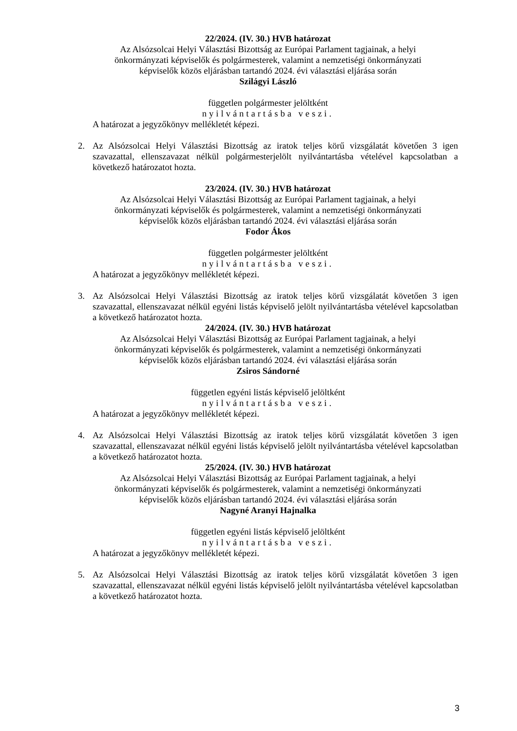22/2024. (IV. 30.) HVB határozat
Az Alsózsolcai Helyi Választási Bizottság az Európai Parlament tagjainak, a helyi
önkormányzati képviselők és polgármesterek, valamint a nemzetiségi önkormányzati
képviselők közös eljárásban tartandó 2024. évi választási eljárása során
Szilágyi László
független polgármester jelöltként
nyilvántartásba veszi.
A határozat a jegyzőkönyv mellékletét képezi.
2. Az Alsózsolcai Helyi Választási Bizottság az iratok teljes körű vizsgálatát követően 3 igen szavazattal, ellenszavazat nélkül polgármesterjelölt nyilvántartásba vételével kapcsolatban a következő határozatot hozta.
23/2024. (IV. 30.) HVB határozat
Az Alsózsolcai Helyi Választási Bizottság az Európai Parlament tagjainak, a helyi
önkormányzati képviselők és polgármesterek, valamint a nemzetiségi önkormányzati
képviselők közös eljárásban tartandó 2024. évi választási eljárása során
Fodor Ákos
független polgármester jelöltként
nyilvántartásba veszi.
A határozat a jegyzőkönyv mellékletét képezi.
3. Az Alsózsolcai Helyi Választási Bizottság az iratok teljes körű vizsgálatát követően 3 igen szavazattal, ellenszavazat nélkül egyéni listás képviselő jelölt nyilvántartásba vételével kapcsolatban a következő határozatot hozta.
24/2024. (IV. 30.) HVB határozat
Az Alsózsolcai Helyi Választási Bizottság az Európai Parlament tagjainak, a helyi
önkormányzati képviselők és polgármesterek, valamint a nemzetiségi önkormányzati
képviselők közös eljárásban tartandó 2024. évi választási eljárása során
Zsiros Sándorné
független egyéni listás képviselő jelöltként
nyilvántartásba veszi.
A határozat a jegyzőkönyv mellékletét képezi.
4. Az Alsózsolcai Helyi Választási Bizottság az iratok teljes körű vizsgálatát követően 3 igen szavazattal, ellenszavazat nélkül egyéni listás képviselő jelölt nyilvántartásba vételével kapcsolatban a következő határozatot hozta.
25/2024. (IV. 30.) HVB határozat
Az Alsózsolcai Helyi Választási Bizottság az Európai Parlament tagjainak, a helyi
önkormányzati képviselők és polgármesterek, valamint a nemzetiségi önkormányzati
képviselők közös eljárásban tartandó 2024. évi választási eljárása során
Nagyné Aranyi Hajnalka
független egyéni listás képviselő jelöltként
nyilvántartásba veszi.
A határozat a jegyzőkönyv mellékletét képezi.
5. Az Alsózsolcai Helyi Választási Bizottság az iratok teljes körű vizsgálatát követően 3 igen szavazattal, ellenszavazat nélkül egyéni listás képviselő jelölt nyilvántartásba vételével kapcsolatban a következő határozatot hozta.
3